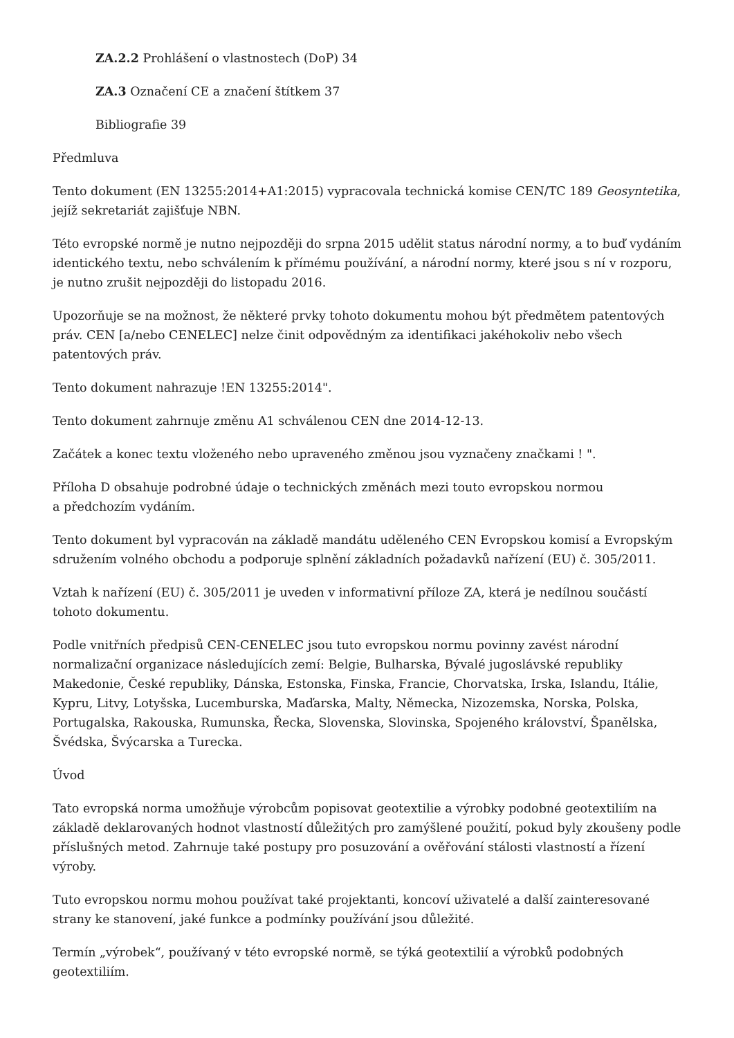ZA.2.2 Prohlášení o vlastnostech (DoP) 34
ZA.3 Označení CE a značení štítkem 37
Bibliografie 39
Předmluva
Tento dokument (EN 13255:2014+A1:2015) vypracovala technická komise CEN/TC 189 Geosyntetika, jejíž sekretariát zajišťuje NBN.
Této evropské normě je nutno nejpozději do srpna 2015 udělit status národní normy, a to buď vydáním identického textu, nebo schválením k přímému používání, a národní normy, které jsou s ní v rozporu, je nutno zrušit nejpozději do listopadu 2016.
Upozorňuje se na možnost, že některé prvky tohoto dokumentu mohou být předmětem patentových práv. CEN [a/nebo CENELEC] nelze činit odpovědným za identifikaci jakéhokoliv nebo všech patentových práv.
Tento dokument nahrazuje !EN 13255:2014".
Tento dokument zahrnuje změnu A1 schválenou CEN dne 2014-12-13.
Začátek a konec textu vloženého nebo upraveného změnou jsou vyznačeny značkami ! ".
Příloha D obsahuje podrobné údaje o technických změnách mezi touto evropskou normou a předchozím vydáním.
Tento dokument byl vypracován na základě mandátu uděleného CEN Evropskou komisí a Evropským sdružením volného obchodu a podporuje splnění základních požadavků nařízení (EU) č. 305/2011.
Vztah k nařízení (EU) č. 305/2011 je uveden v informativní příloze ZA, která je nedílnou součástí tohoto dokumentu.
Podle vnitřních předpisů CEN-CENELEC jsou tuto evropskou normu povinny zavést národní normalizační organizace následujících zemí: Belgie, Bulharska, Bývalé jugoslávské republiky Makedonie, České republiky, Dánska, Estonska, Finska, Francie, Chorvatska, Irska, Islandu, Itálie, Kypru, Litvy, Lotyšska, Lucemburska, Maďarska, Malty, Německa, Nizozemska, Norska, Polska, Portugalska, Rakouska, Rumunska, Řecka, Slovenska, Slovinska, Spojeného království, Španělska, Švédska, Švýcarska a Turecka.
Úvod
Tato evropská norma umožňuje výrobcům popisovat geotextilie a výrobky podobné geotextiliím na základě deklarovaných hodnot vlastností důležitých pro zamýšlené použití, pokud byly zkoušeny podle příslušných metod. Zahrnuje také postupy pro posuzování a ověřování stálosti vlastností a řízení výroby.
Tuto evropskou normu mohou používat také projektanti, koncoví uživatelé a další zainteresované strany ke stanovení, jaké funkce a podmínky používání jsou důležité.
Termín „výrobek“, používaný v této evropské normě, se týká geotextilií a výrobků podobných geotextiliím.